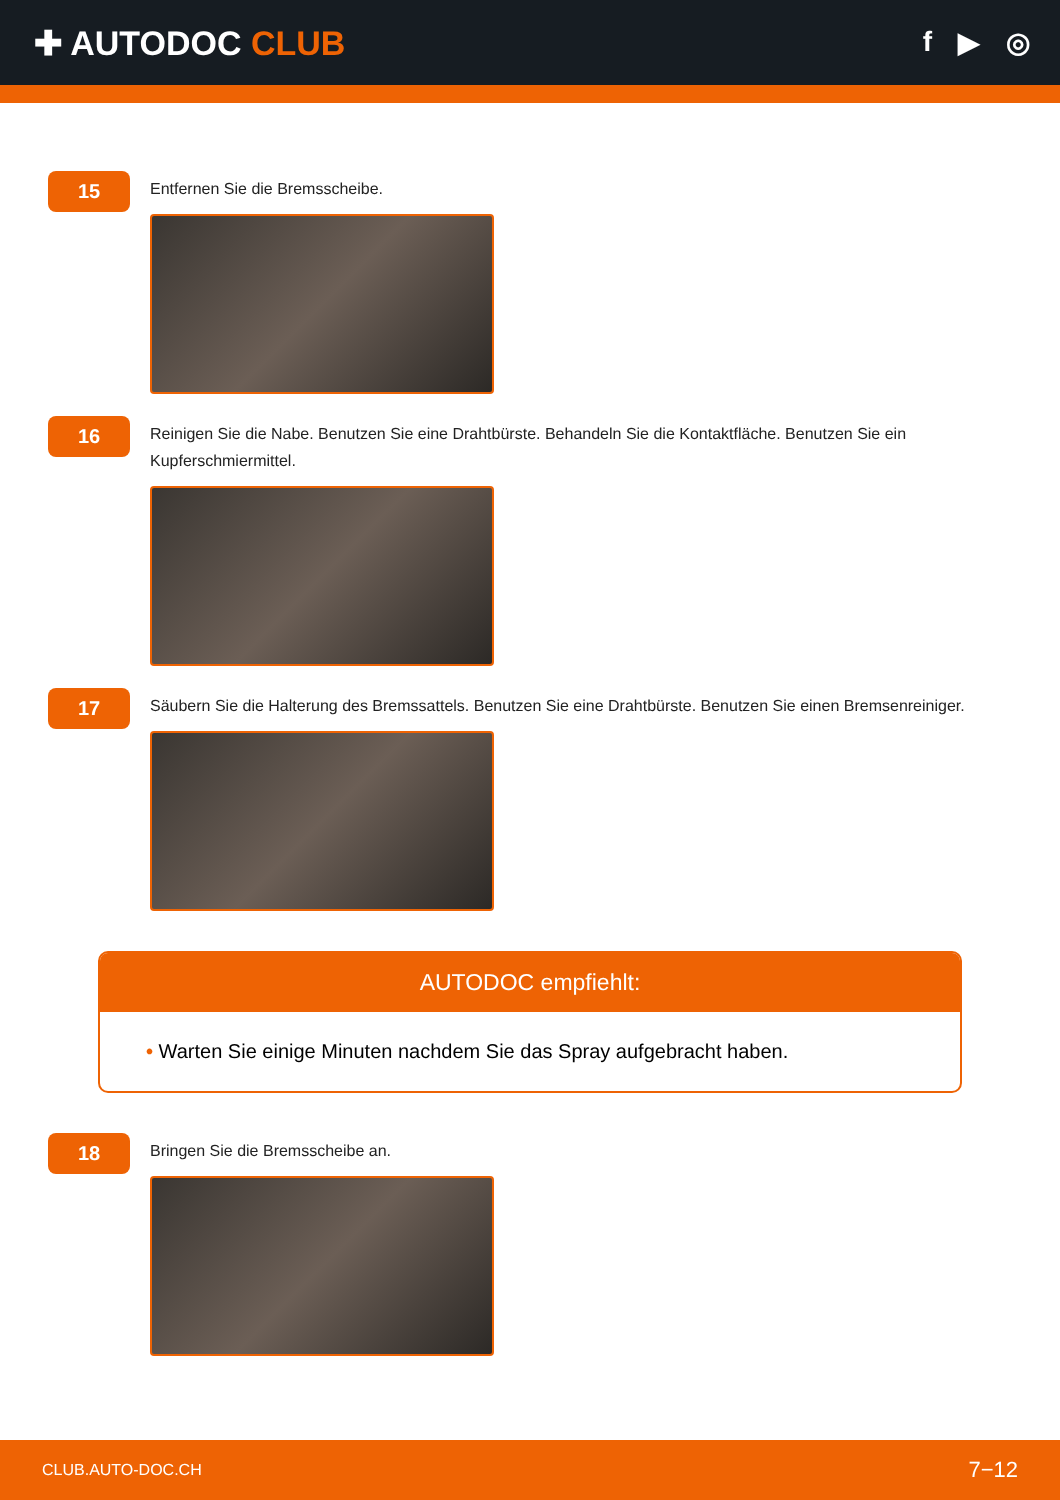✚ AUTODOC CLUB
f ▶ ◎
15
Entfernen Sie die Bremsscheibe.
16
Reinigen Sie die Nabe. Benutzen Sie eine Drahtbürste. Behandeln Sie die Kontaktfläche. Benutzen Sie ein Kupferschmiermittel.
17
Säubern Sie die Halterung des Bremssattels. Benutzen Sie eine Drahtbürste. Benutzen Sie einen Bremsenreiniger.
AUTODOC empfiehlt:
• Warten Sie einige Minuten nachdem Sie das Spray aufgebracht haben.
18
Bringen Sie die Bremsscheibe an.
CLUB.AUTO-DOC.CH 7−12